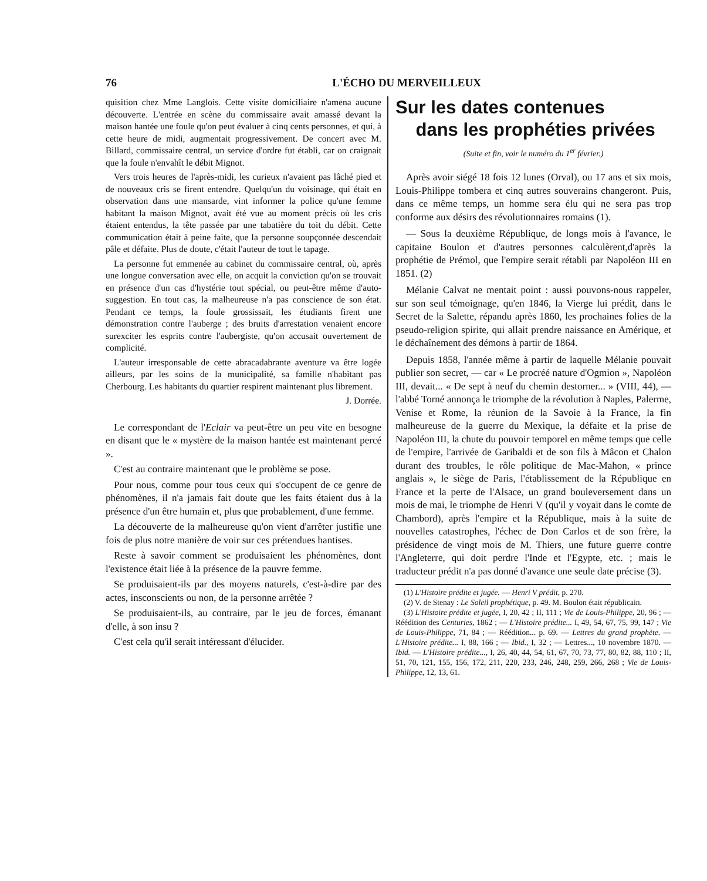76 L'ÉCHO DU MERVEILLEUX
quisition chez Mme Langlois. Cette visite domiciliaire n'amena aucune découverte. L'entrée en scène du commissaire avait amassé devant la maison hantée une foule qu'on peut évaluer à cinq cents personnes, et qui, à cette heure de midi, augmentait progressivement. De concert avec M. Billard, commissaire central, un service d'ordre fut établi, car on craignait que la foule n'envahît le débit Mignot.
Vers trois heures de l'après-midi, les curieux n'avaient pas lâché pied et de nouveaux cris se firent entendre. Quelqu'un du voisinage, qui était en observation dans une mansarde, vint informer la police qu'une femme habitant la maison Mignot, avait été vue au moment précis où les cris étaient entendus, la tête passée par une tabatière du toit du débit. Cette communication était à peine faite, que la personne soupçonnée descendait pâle et défaite. Plus de doute, c'était l'auteur de tout le tapage.
La personne fut emmenée au cabinet du commissaire central, où, après une longue conversation avec elle, on acquit la conviction qu'on se trouvait en présence d'un cas d'hystérie tout spécial, ou peut-être même d'auto-suggestion. En tout cas, la malheureuse n'a pas conscience de son état. Pendant ce temps, la foule grossissait, les étudiants firent une démonstration contre l'auberge ; des bruits d'arrestation venaient encore surexciter les esprits contre l'aubergiste, qu'on accusait ouvertement de complicité.
L'auteur irresponsable de cette abracadabrante aventure va être logée ailleurs, par les soins de la municipalité, sa famille n'habitant pas Cherbourg. Les habitants du quartier respirent maintenant plus librement.
J. Dorrée.
Le correspondant de l'Eclair va peut-être un peu vite en besogne en disant que le « mystère de la maison hantée est maintenant percé ».
C'est au contraire maintenant que le problème se pose.
Pour nous, comme pour tous ceux qui s'occupent de ce genre de phénomènes, il n'a jamais fait doute que les faits étaient dus à la présence d'un être humain et, plus que probablement, d'une femme.
La découverte de la malheureuse qu'on vient d'arrêter justifie une fois de plus notre manière de voir sur ces prétendues hantises.
Reste à savoir comment se produisaient les phénomènes, dont l'existence était liée à la présence de la pauvre femme.
Se produisaient-ils par des moyens naturels, c'est-à-dire par des actes, insconscients ou non, de la personne arrêtée ?
Se produisaient-ils, au contraire, par le jeu de forces, émanant d'elle, à son insu ?
C'est cela qu'il serait intéressant d'élucider.
Sur les dates contenues
dans les prophéties privées
(Suite et fin, voir le numéro du 1<sup>er</sup> février.)
Après avoir siégé 18 fois 12 lunes (Orval), ou 17 ans et six mois, Louis-Philippe tombera et cinq autres souverains changeront. Puis, dans ce même temps, un homme sera élu qui ne sera pas trop conforme aux désirs des révolutionnaires romains (1).
— Sous la deuxième République, de longs mois à l'avance, le capitaine Boulon et d'autres personnes calculèrent,d'après la prophétie de Prémol, que l'empire serait rétabli par Napoléon III en 1851. (2)
Mélanie Calvat ne mentait point : aussi pouvons-nous rappeler, sur son seul témoignage, qu'en 1846, la Vierge lui prédit, dans le Secret de la Salette, répandu après 1860, les prochaines folies de la pseudo-religion spirite, qui allait prendre naissance en Amérique, et le déchaînement des démons à partir de 1864.
Depuis 1858, l'année même à partir de laquelle Mélanie pouvait publier son secret, — car « Le procréé nature d'Ogmion », Napoléon III, devait... « De sept à neuf du chemin destorner... » (VIII, 44), — l'abbé Torné annonça le triomphe de la révolution à Naples, Palerme, Venise et Rome, la réunion de la Savoie à la France, la fin malheureuse de la guerre du Mexique, la défaite et la prise de Napoléon III, la chute du pouvoir temporel en même temps que celle de l'empire, l'arrivée de Garibaldi et de son fils à Mâcon et Chalon durant des troubles, le rôle politique de Mac-Mahon, « prince anglais », le siège de Paris, l'établissement de la République en France et la perte de l'Alsace, un grand bouleversement dans un mois de mai, le triomphe de Henri V (qu'il y voyait dans le comte de Chambord), après l'empire et la République, mais à la suite de nouvelles catastrophes, l'échec de Don Carlos et de son frère, la présidence de vingt mois de M. Thiers, une future guerre contre l'Angleterre, qui doit perdre l'Inde et l'Egypte, etc. ; mais le traducteur prédit n'a pas donné d'avance une seule date précise (3).
(1) L'Histoire prédite et jugée. — Henri V prédit, p. 270.
(2) V. de Stenay : Le Soleil prophétique, p. 49. M. Boulon était républicain.
(3) L'Histoire prédite et jugée, I, 20, 42 ; II, 111 ; Vie de Louis-Philippe, 20, 96 ; — Réédition des Centuries, 1862 ; — L'Histoire prédite... I, 49, 54, 67, 75, 99, 147 ; Vie de Louis-Philippe, 71, 84 ; — Réédition... p. 69. — Lettres du grand prophète. — L'Histoire prédite... I, 88, 166 ; — Ibid., I, 32 ; — Lettres..., 10 novembre 1870. — Ibid. — L'Histoire prédite..., I, 26, 40, 44, 54, 61, 67, 70, 73, 77, 80, 82, 88, 110 ; II, 51, 70, 121, 155, 156, 172, 211, 220, 233, 246, 248, 259, 266, 268 ; Vie de Louis-Philippe, 12, 13, 61.